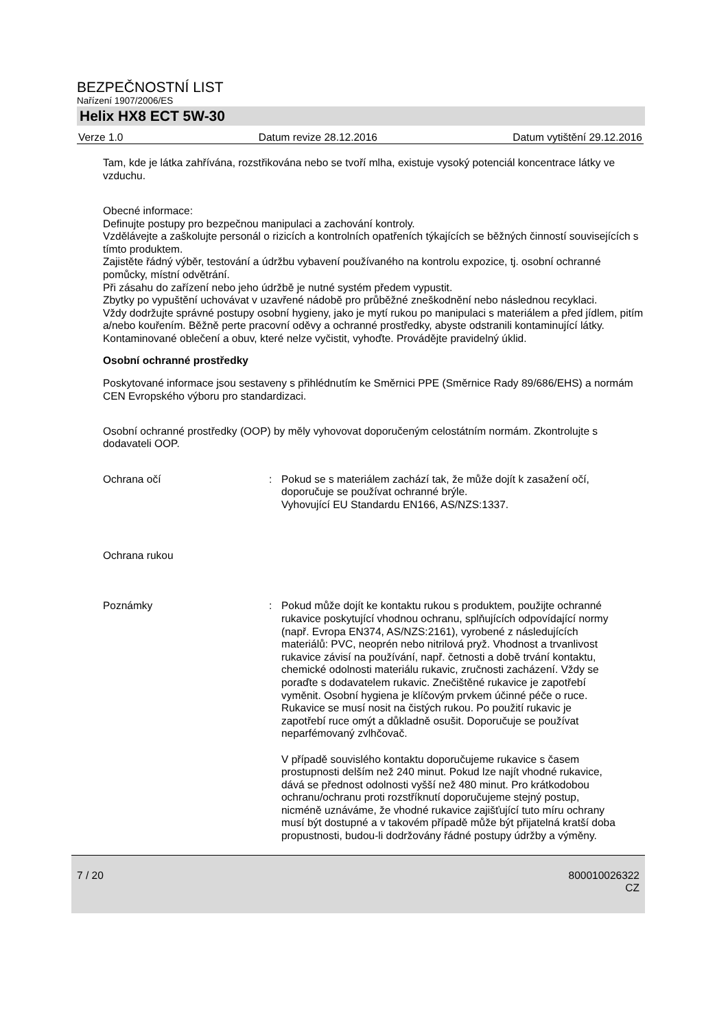BEZPEČNOSTNÍ LIST
Nařízení 1907/2006/ES
Helix HX8 ECT 5W-30
Verze 1.0 Datum revize 28.12.2016 Datum vytištění 29.12.2016
Tam, kde je látka zahřívána, rozstřikována nebo se tvoří mlha, existuje vysoký potenciál koncentrace látky ve vzduchu.
Obecné informace:
Definujte postupy pro bezpečnou manipulaci a zachování kontroly.
Vzdělávejte a zaškolujte personál o rizicích a kontrolních opatřeních týkajících se běžných činností souvisejících s tímto produktem.
Zajistěte řádný výběr, testování a údržbu vybavení používaného na kontrolu expozice, tj. osobní ochranné pomůcky, místní odvětrání.
Při zásahu do zařízení nebo jeho údržbě je nutné systém předem vypustit.
Zbytky po vypuštění uchovávat v uzavřené nádobě pro průběžné zneškodnění nebo následnou recyklaci.
Vždy dodržujte správné postupy osobní hygieny, jako je mytí rukou po manipulaci s materiálem a před jídlem, pitím a/nebo kouřením. Běžně perte pracovní oděvy a ochranné prostředky, abyste odstranili kontaminující látky. Kontaminované oblečení a obuv, které nelze vyčistit, vyhoďte. Provádějte pravidelný úklid.
Osobní ochranné prostředky
Poskytované informace jsou sestaveny s přihlédnutím ke Směrnici PPE (Směrnice Rady 89/686/EHS) a normám CEN Evropského výboru pro standardizaci.
Osobní ochranné prostředky (OOP) by měly vyhovovat doporučeným celostátním normám. Zkontrolujte s dodavateli OOP.
Ochrana očí : Pokud se s materiálem zachází tak, že může dojít k zasažení očí, doporučuje se používat ochranné brýle.
Vyhovující EU Standardu EN166, AS/NZS:1337.
Ochrana rukou
Poznámky : Pokud může dojít ke kontaktu rukou s produktem, použijte ochranné rukavice poskytující vhodnou ochranu, splňujících odpovídající normy (např. Evropa EN374, AS/NZS:2161), vyrobené z následujících materiálů: PVC, neoprén nebo nitrilová pryž. Vhodnost a trvanlivost rukavice závisí na používání, např. četnosti a době trvání kontaktu, chemické odolnosti materiálu rukavic, zručnosti zacházení. Vždy se poraďte s dodavatelem rukavic. Znečištěné rukavice je zapotřebí vyměnit. Osobní hygiena je klíčovým prvkem účinné péče o ruce. Rukavice se musí nosit na čistých rukou. Po použití rukavic je zapotřebí ruce omýt a důkladně osušit. Doporučuje se používat neparfémovaný zvlhčovač.
V případě souvislého kontaktu doporučujeme rukavice s časem prostupnosti delším než 240 minut. Pokud lze najít vhodné rukavice, dává se přednost odolnosti vyšší než 480 minut. Pro krátkodobou ochranu/ochranu proti rozstříknutí doporučujeme stejný postup, nicméně uznáváme, že vhodné rukavice zajišťující tuto míru ochrany musí být dostupné a v takovém případě může být přijatelná kratší doba propustnosti, budou-li dodržovány řádné postupy údržby a výměny.
7 / 20 800010026322
CZ